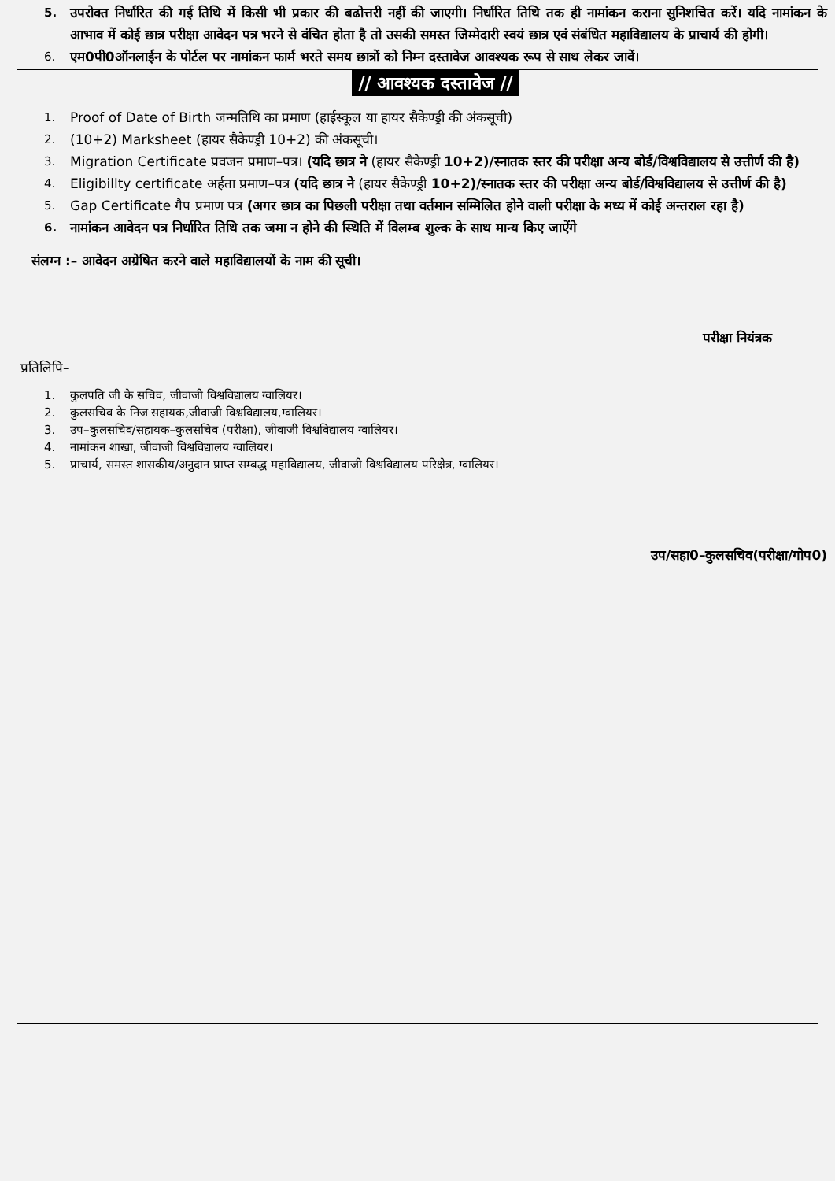5. उपरोक्त निर्धारित की गई तिथि में किसी भी प्रकार की बढोत्तरी नहीं की जाएगी। निर्धारित तिथि तक ही नामांकन कराना सुनिशचित करें। यदि नामांकन के आभाव में कोई छात्र परीक्षा आवेदन पत्र भरने से वंचित होता है तो उसकी समस्त जिम्मेदारी स्वयं छात्र एवं संबंधित महाविद्यालय के प्राचार्य की होगी।
6. एम0पी0ऑनलाईन के पोर्टल पर नामांकन फार्म भरते समय छात्रों को निम्न दस्तावेज आवश्यक रूप से साथ लेकर जावें।
// आवश्यक दस्तावेज //
1. Proof of Date of Birth जन्मतिथि का प्रमाण (हाईस्कूल या हायर सैकेण्ड्री की अंकसूची)
2. (10+2) Marksheet (हायर सैकेण्ड्री 10+2) की अंकसूची।
3. Migration Certificate प्रवजन प्रमाण–पत्र। (यदि छात्र ने (हायर सैकेण्ड्री 10+2)/स्नातक स्तर की परीक्षा अन्य बोर्ड/विश्वविद्यालय से उत्तीर्ण की है)
4. Eligibillty certificate अर्हता प्रमाण–पत्र (यदि छात्र ने (हायर सैकेण्ड्री 10+2)/स्नातक स्तर की परीक्षा अन्य बोर्ड/विश्वविद्यालय से उत्तीर्ण की है)
5. Gap Certificate गैप प्रमाण पत्र (अगर छात्र का पिछली परीक्षा तथा वर्तमान सम्मिलित होने वाली परीक्षा के मध्य में कोई अन्तराल रहा है)
6. नामांकन आवेदन पत्र निर्धारित तिथि तक जमा न होने की स्थिति में विलम्ब शुल्क के साथ मान्य किए जाऐंगे
संलग्न :– आवेदन अग्रेषित करने वाले महाविद्यालयों के नाम की सूची।
परीक्षा नियंत्रक
प्रतिलिपि–
1. कुलपति जी के सचिव, जीवाजी विश्वविद्यालय ग्वालियर।
2. कुलसचिव के निज सहायक,जीवाजी विश्वविद्यालय,ग्वालियर।
3. उप–कुलसचिव/सहायक–कुलसचिव (परीक्षा), जीवाजी विश्वविद्यालय ग्वालियर।
4. नामांकन शाखा, जीवाजी विश्वविद्यालय ग्वालियर।
5. प्राचार्य, समस्त शासकीय/अनुदान प्राप्त सम्बद्ध महाविद्यालय, जीवाजी विश्वविद्यालय परिक्षेत्र, ग्वालियर।
उप/सहा0–कुलसचिव(परीक्षा/गोप0)